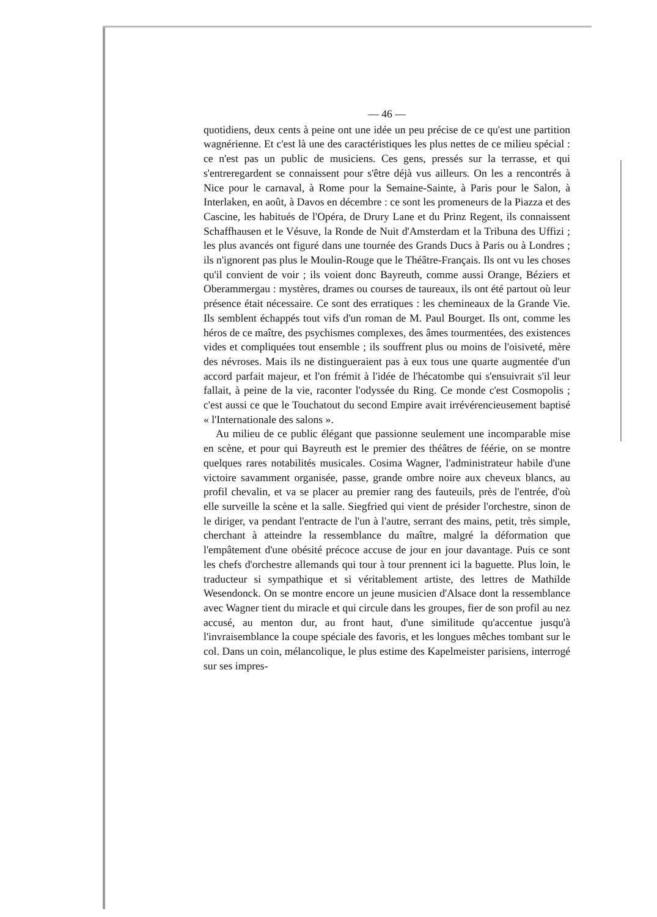— 46 —
quotidiens, deux cents à peine ont une idée un peu précise de ce qu'est une partition wagnérienne. Et c'est là une des caractéristiques les plus nettes de ce milieu spécial : ce n'est pas un public de musiciens. Ces gens, pressés sur la terrasse, et qui s'entreregardent se connaissent pour s'être déjà vus ailleurs. On les a rencontrés à Nice pour le carnaval, à Rome pour la Semaine-Sainte, à Paris pour le Salon, à Interlaken, en août, à Davos en décembre : ce sont les promeneurs de la Piazza et des Cascine, les habitués de l'Opéra, de Drury Lane et du Prinz Regent, ils connaissent Schaffhausen et le Vésuve, la Ronde de Nuit d'Amsterdam et la Tribuna des Uffizi ; les plus avancés ont figuré dans une tournée des Grands Ducs à Paris ou à Londres ; ils n'ignorent pas plus le Moulin-Rouge que le Théâtre-Français. Ils ont vu les choses qu'il convient de voir ; ils voient donc Bayreuth, comme aussi Orange, Béziers et Oberammergau : mystères, drames ou courses de taureaux, ils ont été partout où leur présence était nécessaire. Ce sont des erratiques : les chemineaux de la Grande Vie. Ils semblent échappés tout vifs d'un roman de M. Paul Bourget. Ils ont, comme les héros de ce maître, des psychismes complexes, des âmes tourmentées, des existences vides et compliquées tout ensemble ; ils souffrent plus ou moins de l'oisiveté, mère des névroses. Mais ils ne distingueraient pas à eux tous une quarte augmentée d'un accord parfait majeur, et l'on frémit à l'idée de l'hécatombe qui s'ensuivrait s'il leur fallait, à peine de la vie, raconter l'odyssée du Ring. Ce monde c'est Cosmopolis ; c'est aussi ce que le Touchatout du second Empire avait irrévérencieusement baptisé « l'Internationale des salons ».
Au milieu de ce public élégant que passionne seulement une incomparable mise en scène, et pour qui Bayreuth est le premier des théâtres de féérie, on se montre quelques rares notabilités musicales. Cosima Wagner, l'administrateur habile d'une victoire savamment organisée, passe, grande ombre noire aux cheveux blancs, au profil chevalin, et va se placer au premier rang des fauteuils, près de l'entrée, d'où elle surveille la scène et la salle. Siegfried qui vient de présider l'orchestre, sinon de le diriger, va pendant l'entracte de l'un à l'autre, serrant des mains, petit, très simple, cherchant à atteindre la ressemblance du maître, malgré la déformation que l'empâtement d'une obésité précoce accuse de jour en jour davantage. Puis ce sont les chefs d'orchestre allemands qui tour à tour prennent ici la baguette. Plus loin, le traducteur si sympathique et si véritablement artiste, des lettres de Mathilde Wesendonck. On se montre encore un jeune musicien d'Alsace dont la ressemblance avec Wagner tient du miracle et qui circule dans les groupes, fier de son profil au nez accusé, au menton dur, au front haut, d'une similitude qu'accentue jusqu'à l'invraisemblance la coupe spéciale des favoris, et les longues mêches tombant sur le col. Dans un coin, mélancolique, le plus estime des Kapelmeister parisiens, interrogé sur ses impres-